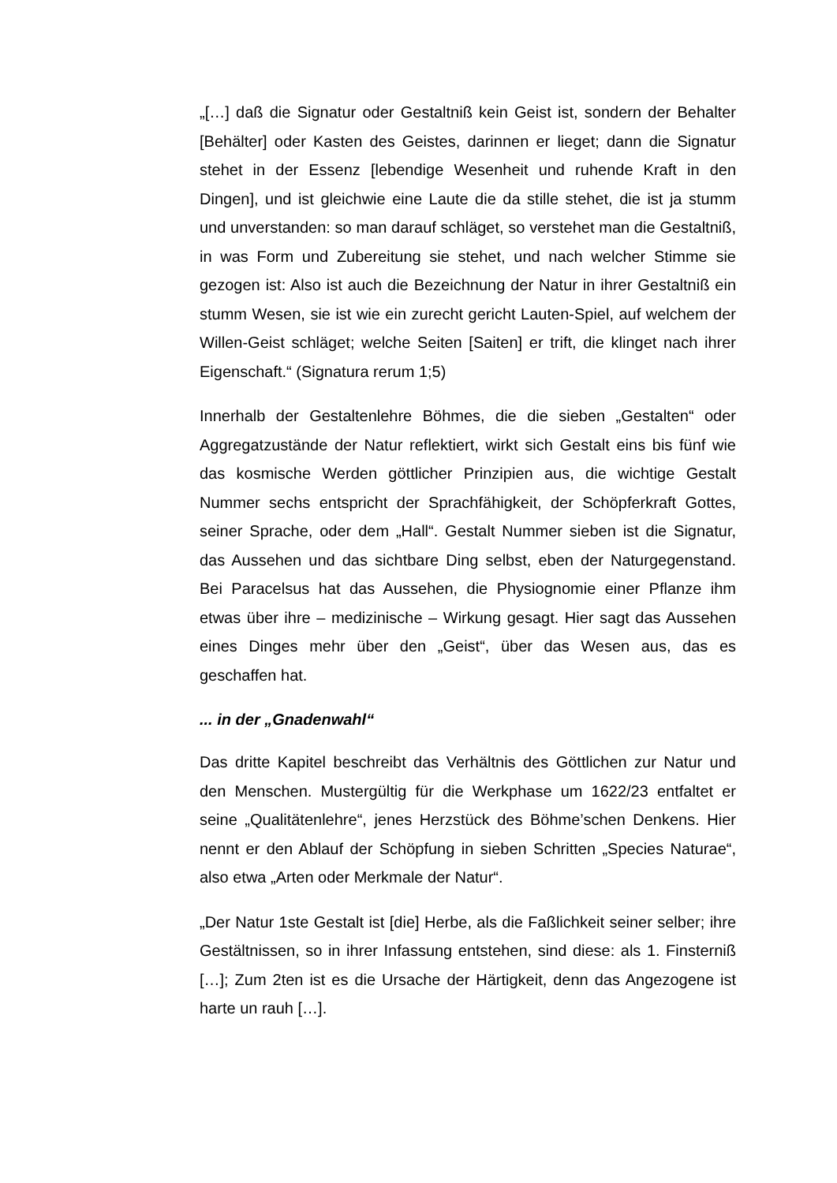„[…] daß die Signatur oder Gestaltniß kein Geist ist, sondern der Behalter [Behälter] oder Kasten des Geistes, darinnen er lieget; dann die Signatur stehet in der Essenz [lebendige Wesenheit und ruhende Kraft in den Dingen], und ist gleichwie eine Laute die da stille stehet, die ist ja stumm und unverstanden: so man darauf schläget, so verstehet man die Gestaltniß, in was Form und Zubereitung sie stehet, und nach welcher Stimme sie gezogen ist: Also ist auch die Bezeichnung der Natur in ihrer Gestaltniß ein stumm Wesen, sie ist wie ein zurecht gericht Lauten-Spiel, auf welchem der Willen-Geist schläget; welche Seiten [Saiten] er trift, die klinget nach ihrer Eigenschaft.“ (Signatura rerum 1;5)
Innerhalb der Gestaltenlehre Böhmes, die die sieben „Gestalten“ oder Aggregatzustände der Natur reflektiert, wirkt sich Gestalt eins bis fünf wie das kosmische Werden göttlicher Prinzipien aus, die wichtige Gestalt Nummer sechs entspricht der Sprachfähigkeit, der Schöpferkraft Gottes, seiner Sprache, oder dem „Hall“. Gestalt Nummer sieben ist die Signatur, das Aussehen und das sichtbare Ding selbst, eben der Naturgegenstand. Bei Paracelsus hat das Aussehen, die Physiognomie einer Pflanze ihm etwas über ihre – medizinische – Wirkung gesagt. Hier sagt das Aussehen eines Dinges mehr über den „Geist“, über das Wesen aus, das es geschaffen hat.
... in der „Gnadenwahl“
Das dritte Kapitel beschreibt das Verhältnis des Göttlichen zur Natur und den Menschen. Mustergültig für die Werkphase um 1622/23 entfaltet er seine „Qualitätenlehre“, jenes Herzstück des Böhme’schen Denkens. Hier nennt er den Ablauf der Schöpfung in sieben Schritten „Species Naturae“, also etwa „Arten oder Merkmale der Natur“.
„Der Natur 1ste Gestalt ist [die] Herbe, als die Faßlichkeit seiner selber; ihre Gestältnissen, so in ihrer Infassung entstehen, sind diese: als 1. Finsterniß […]; Zum 2ten ist es die Ursache der Härtigkeit, denn das Angezogene ist harte un rauh […].